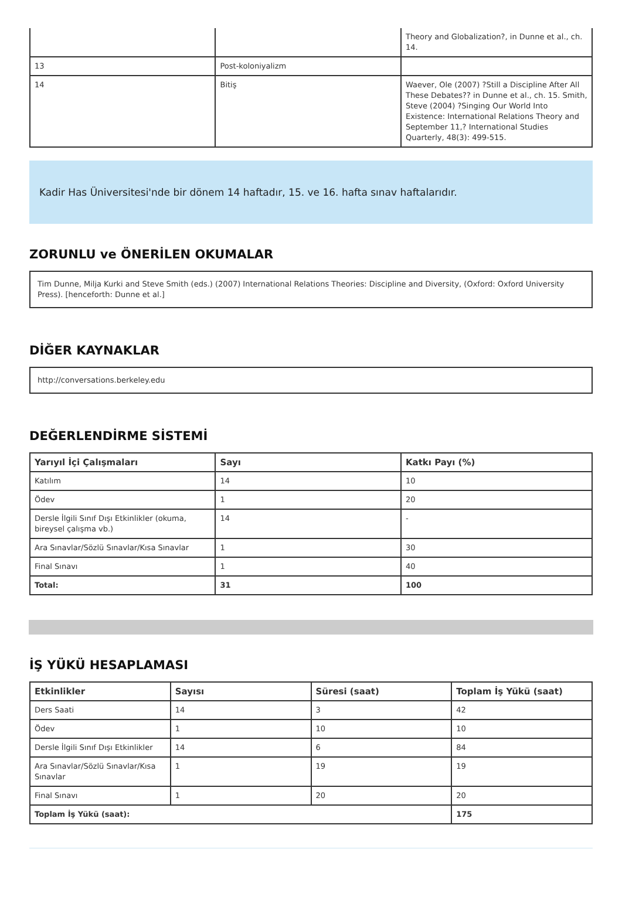| | | Theory and Globalization?, in Dunne et al., ch. 14. |
| 13 | Post-koloniyalizm | |
| 14 | Bitiş | Waever, Ole (2007) ?Still a Discipline After All These Debates?? in Dunne et al., ch. 15. Smith, Steve (2004) ?Singing Our World Into Existence: International Relations Theory and September 11,? International Studies Quarterly, 48(3): 499-515. |
Kadir Has Üniversitesi'nde bir dönem 14 haftadır, 15. ve 16. hafta sınav haftalarıdır.
ZORUNLU ve ÖNERİLEN OKUMALAR
Tim Dunne, Milja Kurki and Steve Smith (eds.) (2007) International Relations Theories: Discipline and Diversity, (Oxford: Oxford University Press). [henceforth: Dunne et al.]
DİĞER KAYNAKLAR
http://conversations.berkeley.edu
DEĞERLENDİRME SİSTEMİ
| Yarıyıl İçi Çalışmaları | Sayı | Katkı Payı (%) |
| --- | --- | --- |
| Katılım | 14 | 10 |
| Ödev | 1 | 20 |
| Dersle İlgili Sınıf Dışı Etkinlikler (okuma, bireysel çalışma vb.) | 14 | - |
| Ara Sınavlar/Sözlü Sınavlar/Kısa Sınavlar | 1 | 30 |
| Final Sınavı | 1 | 40 |
| Total: | 31 | 100 |
İŞ YÜKÜ HESAPLAMASI
| Etkinlikler | Sayısı | Süresi (saat) | Toplam İş Yükü (saat) |
| --- | --- | --- | --- |
| Ders Saati | 14 | 3 | 42 |
| Ödev | 1 | 10 | 10 |
| Dersle İlgili Sınıf Dışı Etkinlikler | 14 | 6 | 84 |
| Ara Sınavlar/Sözlü Sınavlar/Kısa Sınavlar | 1 | 19 | 19 |
| Final Sınavı | 1 | 20 | 20 |
| Toplam İş Yükü (saat): | | | 175 |